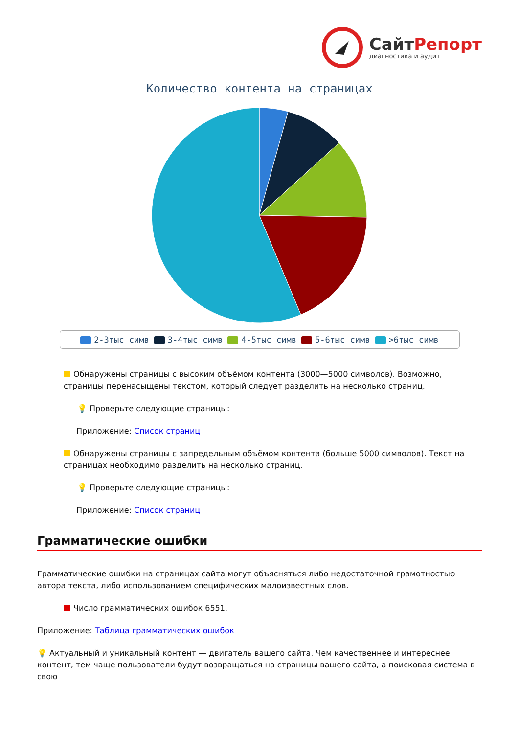Сайт Репорт
диагностика и аудит
Количество контента на страницах
2-3тыс симв 3-4тыс симв 4-5тыс симв 5-6тыс симв >6тыс симв
Обнаружены страницы с высоким объёмом контента (3000—5000 символов). Возможно, страницы перенасыщены текстом, который следует разделить на несколько страниц.
💡 Проверьте следующие страницы:
Приложение: Список страниц
Обнаружены страницы с запредельным объёмом контента (больше 5000 символов). Текст на страницах необходимо разделить на несколько страниц.
💡 Проверьте следующие страницы:
Приложение: Список страниц
Грамматические ошибки
Грамматические ошибки на страницах сайта могут объясняться либо недостаточной грамотностью автора текста, либо использованием специфических малоизвестных слов.
Число грамматических ошибок 6551.
Приложение: Таблица грамматических ошибок
💡 Актуальный и уникальный контент — двигатель вашего сайта. Чем качественнее и интереснее контент, тем чаще пользователи будут возвращаться на страницы вашего сайта, а поисковая система в свою